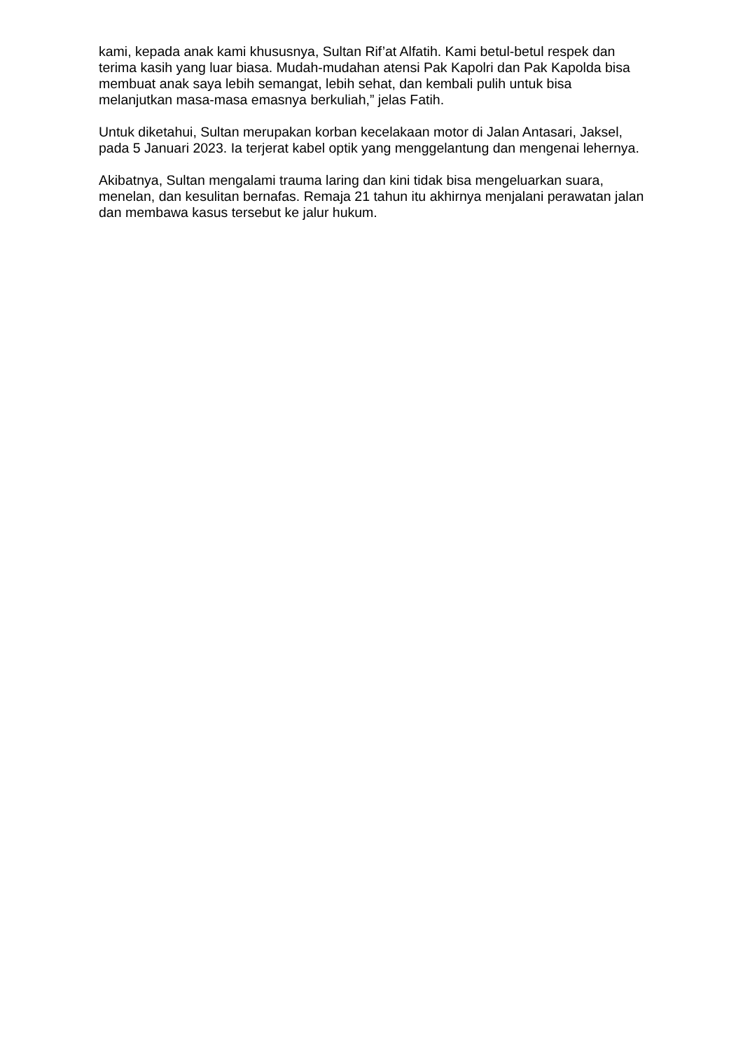kami, kepada anak kami khususnya, Sultan Rif’at Alfatih. Kami betul-betul respek dan terima kasih yang luar biasa. Mudah-mudahan atensi Pak Kapolri dan Pak Kapolda bisa membuat anak saya lebih semangat, lebih sehat, dan kembali pulih untuk bisa melanjutkan masa-masa emasnya berkuliah,” jelas Fatih.
Untuk diketahui, Sultan merupakan korban kecelakaan motor di Jalan Antasari, Jaksel, pada 5 Januari 2023. Ia terjerat kabel optik yang menggelantung dan mengenai lehernya.
Akibatnya, Sultan mengalami trauma laring dan kini tidak bisa mengeluarkan suara, menelan, dan kesulitan bernafas. Remaja 21 tahun itu akhirnya menjalani perawatan jalan dan membawa kasus tersebut ke jalur hukum.